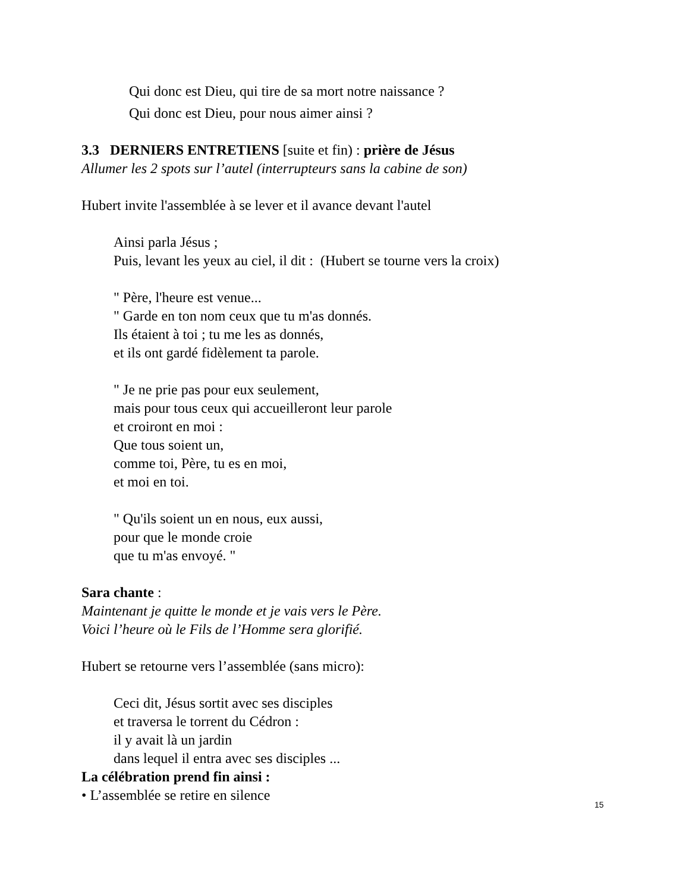Qui donc est Dieu, qui tire de sa mort notre naissance ?
Qui donc est Dieu, pour nous aimer ainsi ?
3.3 DERNIERS ENTRETIENS [suite et fin) : prière de Jésus
Allumer les 2 spots sur l’autel (interrupteurs sans la cabine de son)
Hubert invite l'assemblée à se lever et il avance devant l'autel
Ainsi parla Jésus ;
Puis, levant les yeux au ciel, il dit : (Hubert se tourne vers la croix)
" Père, l'heure est venue...
" Garde en ton nom ceux que tu m'as donnés.
Ils étaient à toi ; tu me les as donnés,
et ils ont gardé fidèlement ta parole.
" Je ne prie pas pour eux seulement,
mais pour tous ceux qui accueilleront leur parole
et croiront en moi :
Que tous soient un,
comme toi, Père, tu es en moi,
et moi en toi.
" Qu'ils soient un en nous, eux aussi,
pour que le monde croie
que tu m'as envoyé. "
Sara chante :
Maintenant je quitte le monde et je vais vers le Père.
Voici l’heure où le Fils de l’Homme sera glorifié.
Hubert se retourne vers l’assemblée (sans micro):
Ceci dit, Jésus sortit avec ses disciples
et traversa le torrent du Cédron :
il y avait là un jardin
dans lequel il entra avec ses disciples ...
La célébration prend fin ainsi :
• L’assemblée se retire en silence
15